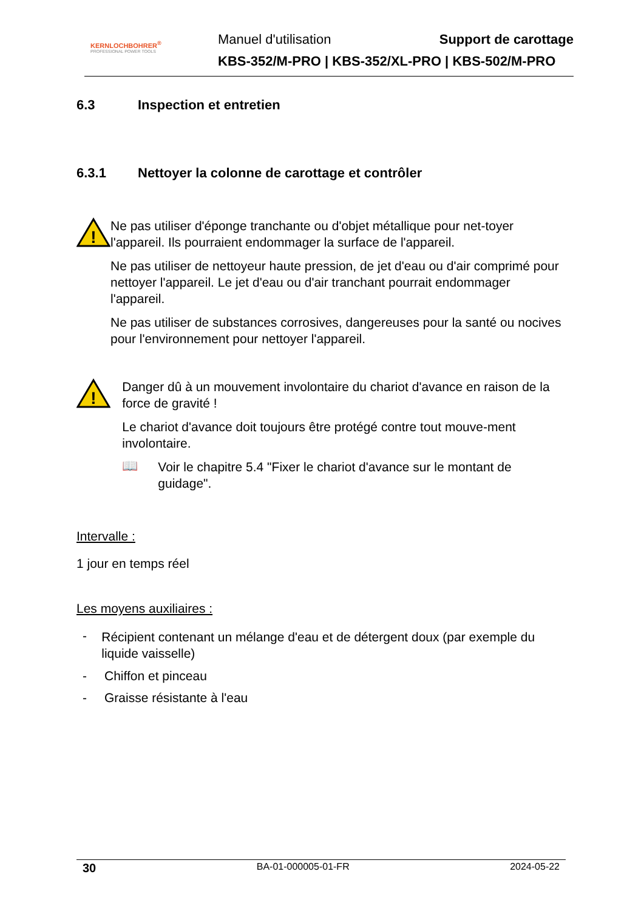KERNLOCHBOHRER<sup>®</sup>
PROFESSIONAL POWER TOOLS
Manuel d'utilisation Support de carottage
KBS-352/M-PRO | KBS-352/XL-PRO | KBS-502/M-PRO
6.3 Inspection et entretien
6.3.1 Nettoyer la colonne de carottage et contrôler
!
Ne pas utiliser d'éponge tranchante ou d'objet métallique pour net-toyer l'appareil. Ils pourraient endommager la surface de l'appareil.
Ne pas utiliser de nettoyeur haute pression, de jet d'eau ou d'air comprimé pour nettoyer l'appareil. Le jet d'eau ou d'air tranchant pourrait endommager l'appareil.
Ne pas utiliser de substances corrosives, dangereuses pour la santé ou nocives pour l'environnement pour nettoyer l'appareil.
!
Danger dû à un mouvement involontaire du chariot d'avance en raison de la force de gravité !
Le chariot d'avance doit toujours être protégé contre tout mouve-ment involontaire.
📖
Voir le chapitre 5.4 "Fixer le chariot d'avance sur le montant de guidage".
Intervalle :
1 jour en temps réel
Les moyens auxiliaires :
-
Récipient contenant un mélange d'eau et de détergent doux (par exemple du liquide vaisselle)
- Chiffon et pinceau
- Graisse résistante à l'eau
30 BA-01-000005-01-FR 2024-05-22